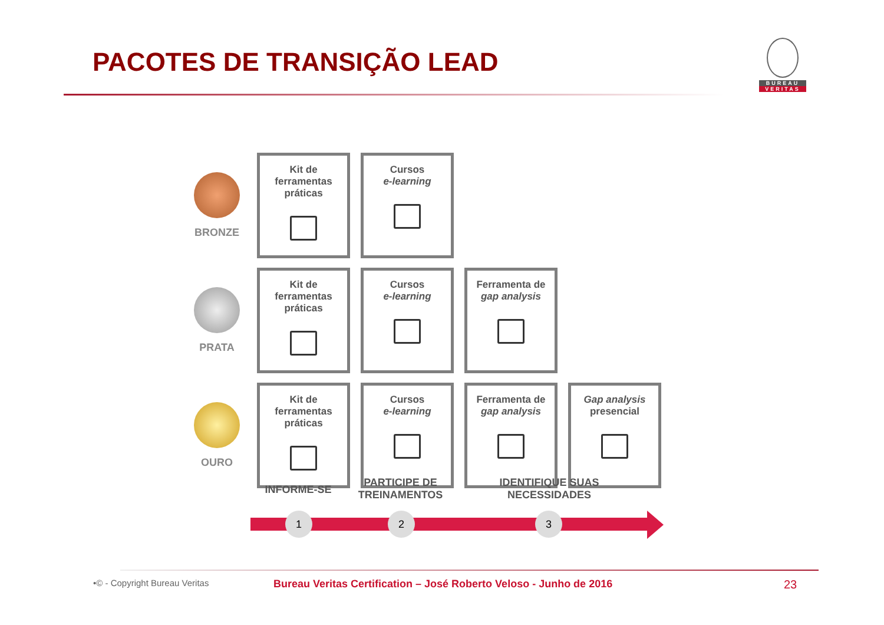PACOTES DE TRANSIÇÃO LEAD
BUREAU
VERITAS
| BRONZE | Kit de ferramentas práticas | Cursos e-learning | | |
| PRATA | Kit de ferramentas práticas | Cursos e-learning | Ferramenta de gap analysis | |
| OURO | Kit de ferramentas práticas | Cursos e-learning | Ferramenta de gap analysis | Gap analysis presencial |
INFORME-SE
PARTICIPE DE
TREINAMENTOS
IDENTIFIQUE SUAS
NECESSIDADES
1 2 3
•© - Copyright Bureau Veritas
Bureau Veritas Certification – José Roberto Veloso - Junho de 2016
23